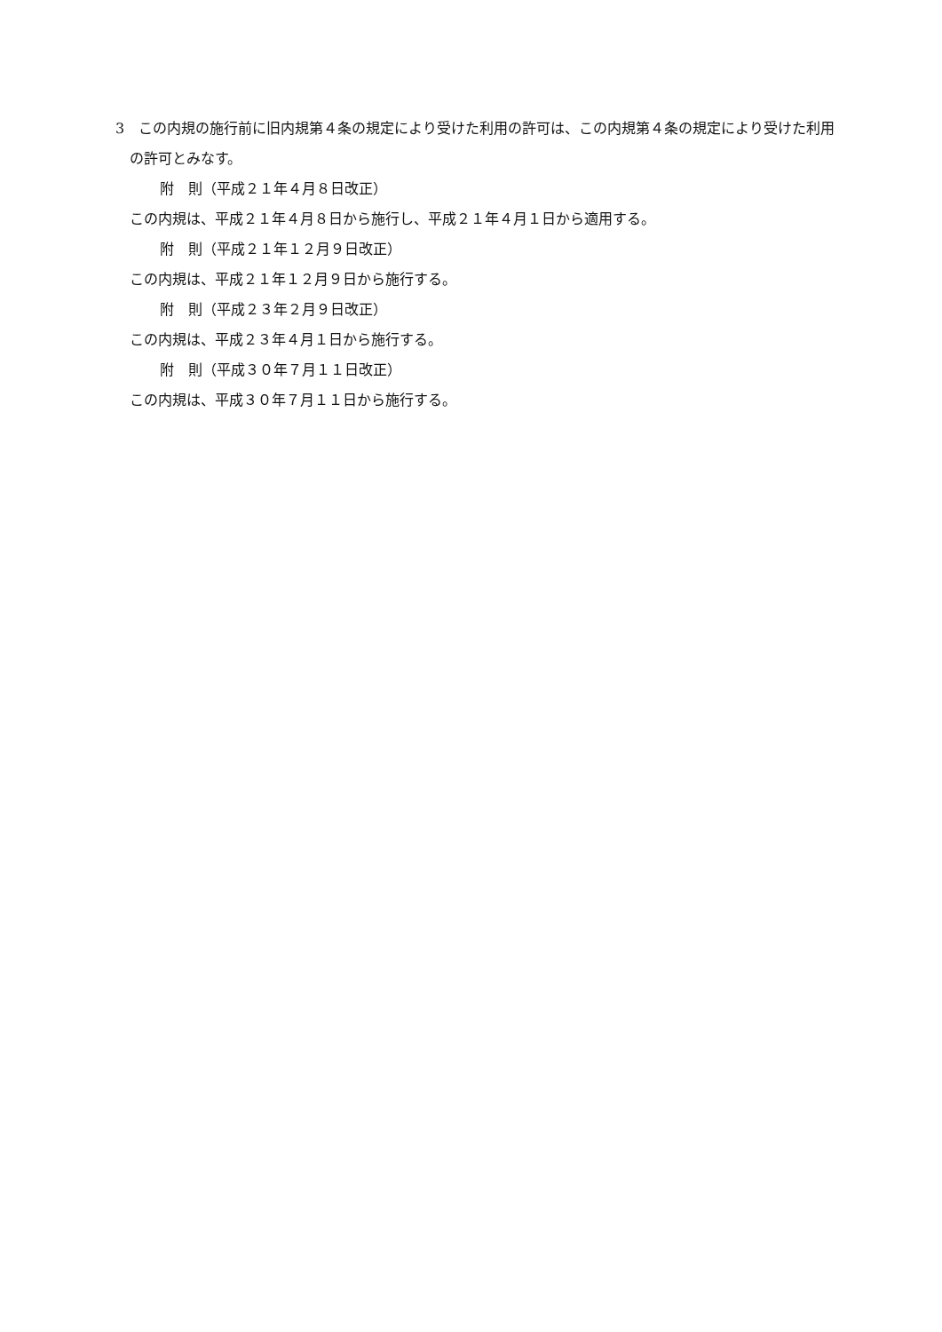3　この内規の施行前に旧内規第４条の規定により受けた利用の許可は、この内規第４条の規定により受けた利用の許可とみなす。
附　則（平成２１年４月８日改正）
この内規は、平成２１年４月８日から施行し、平成２１年４月１日から適用する。
附　則（平成２１年１２月９日改正）
この内規は、平成２１年１２月９日から施行する。
附　則（平成２３年２月９日改正）
この内規は、平成２３年４月１日から施行する。
附　則（平成３０年７月１１日改正）
この内規は、平成３０年７月１１日から施行する。